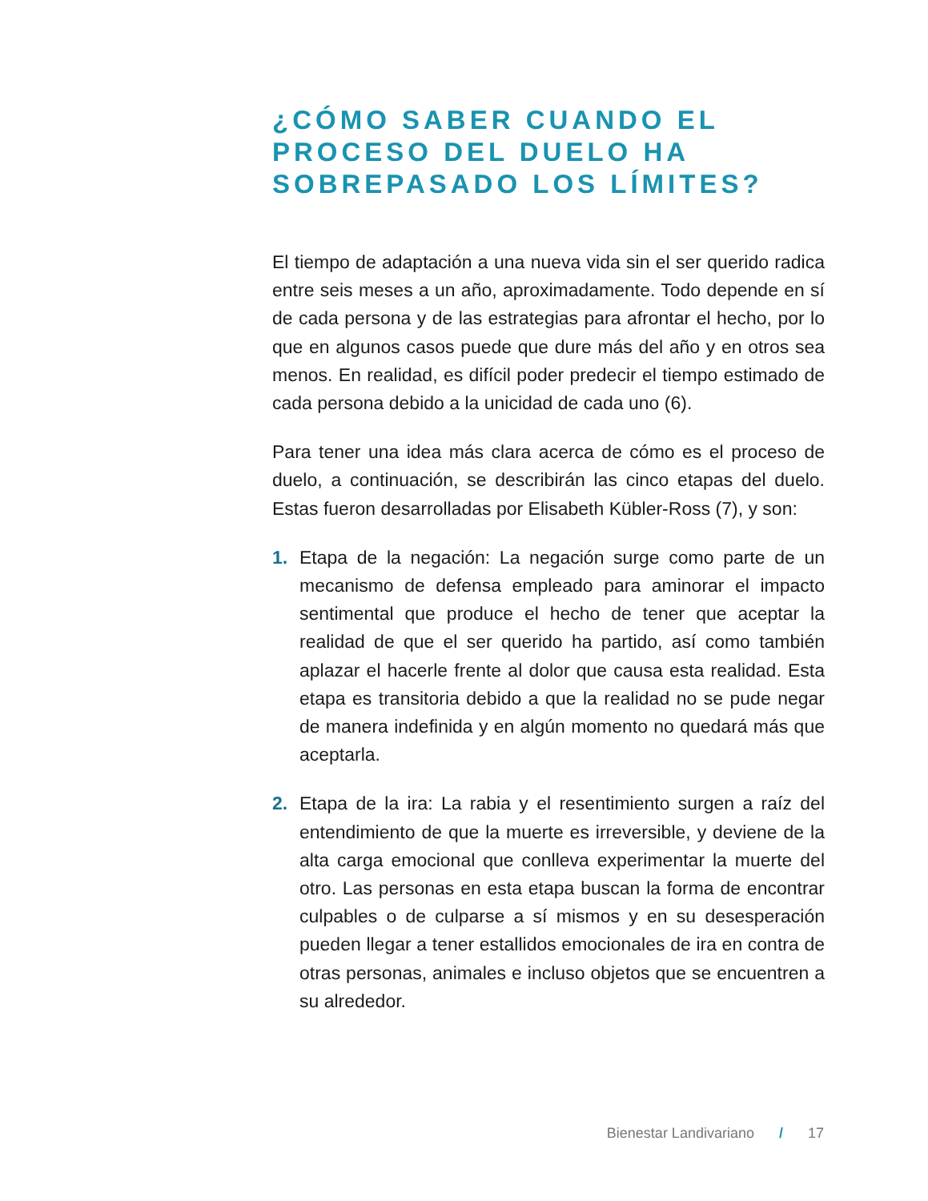¿CÓMO SABER CUANDO EL PROCESO DEL DUELO HA SOBREPASADO LOS LÍMITES?
El tiempo de adaptación a una nueva vida sin el ser querido radica entre seis meses a un año, aproximadamente. Todo depende en sí de cada persona y de las estrategias para afrontar el hecho, por lo que en algunos casos puede que dure más del año y en otros sea menos. En realidad, es difícil poder predecir el tiempo estimado de cada persona debido a la unicidad de cada uno (6).
Para tener una idea más clara acerca de cómo es el proceso de duelo, a continuación, se describirán las cinco etapas del duelo. Estas fueron desarrolladas por Elisabeth Kübler-Ross (7), y son:
1. Etapa de la negación: La negación surge como parte de un mecanismo de defensa empleado para aminorar el impacto sentimental que produce el hecho de tener que aceptar la realidad de que el ser querido ha partido, así como también aplazar el hacerle frente al dolor que causa esta realidad. Esta etapa es transitoria debido a que la realidad no se pude negar de manera indefinida y en algún momento no quedará más que aceptarla.
2. Etapa de la ira: La rabia y el resentimiento surgen a raíz del entendimiento de que la muerte es irreversible, y deviene de la alta carga emocional que conlleva experimentar la muerte del otro. Las personas en esta etapa buscan la forma de encontrar culpables o de culparse a sí mismos y en su desesperación pueden llegar a tener estallidos emocionales de ira en contra de otras personas, animales e incluso objetos que se encuentren a su alrededor.
Bienestar Landivariano / 17